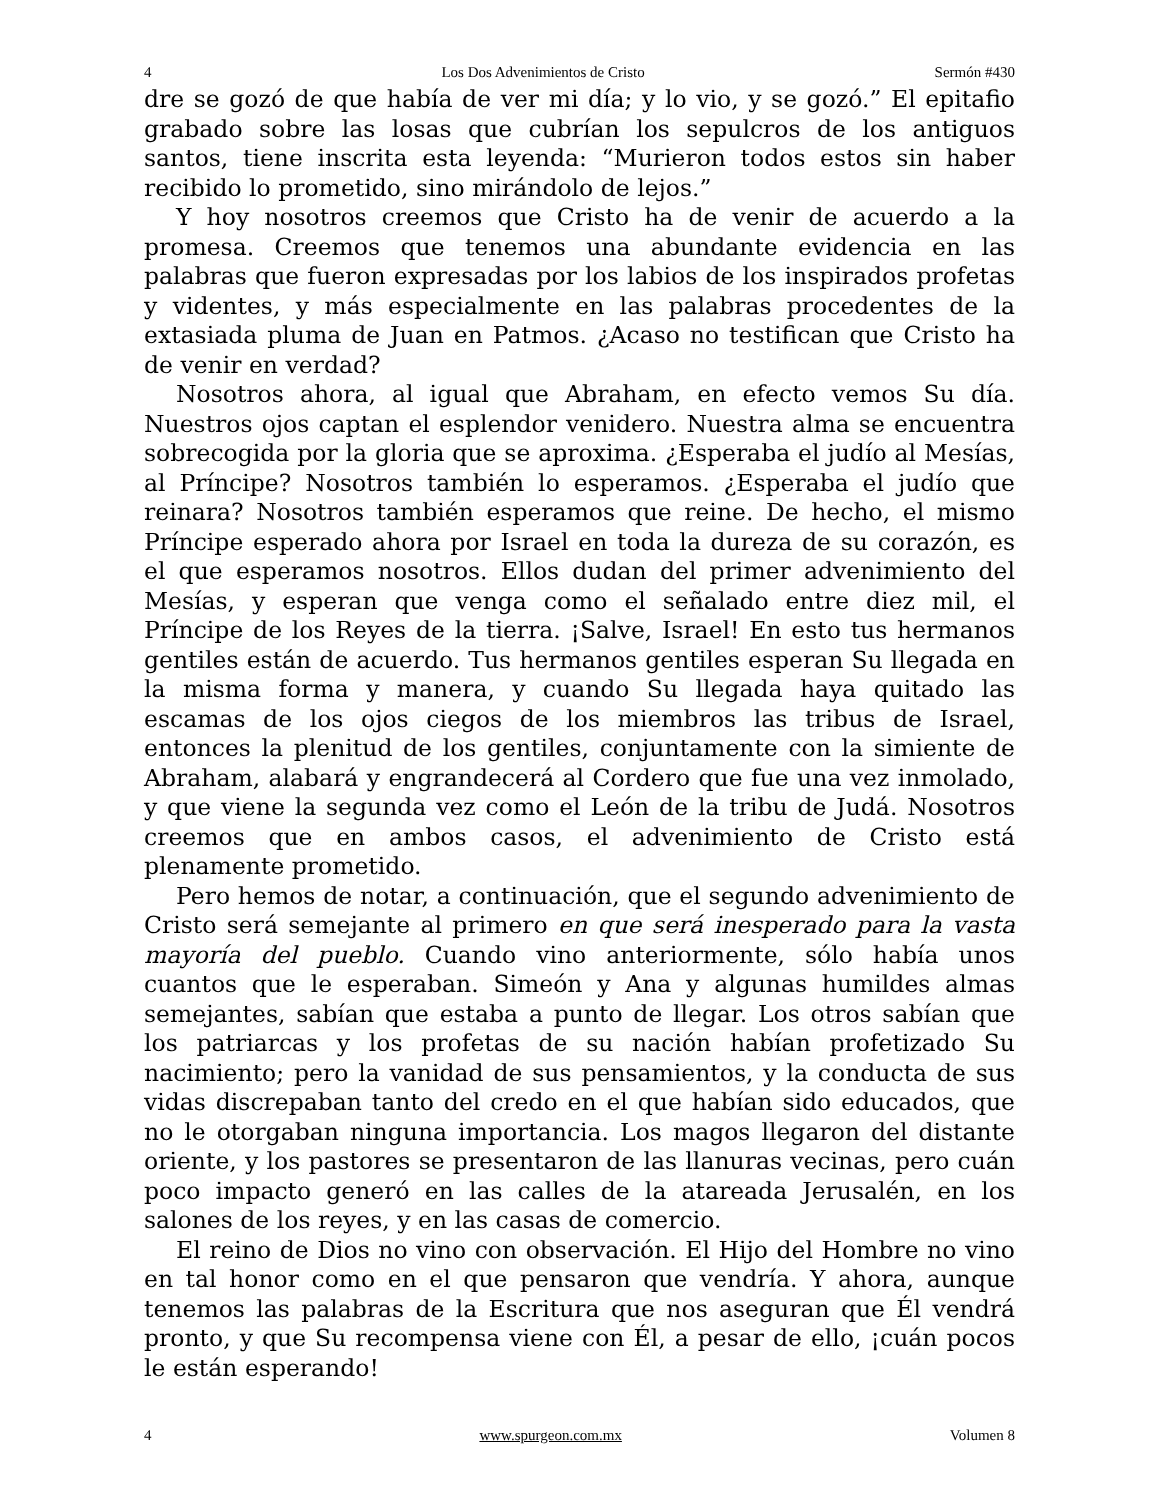4 Los Dos Advenimientos de Cristo Sermón #430
dre se gozó de que había de ver mi día; y lo vio, y se gozó.” El epitafio grabado sobre las losas que cubrían los sepulcros de los antiguos santos, tiene inscrita esta leyenda: “Murieron todos estos sin haber recibido lo prometido, sino mirándolo de lejos.”
Y hoy nosotros creemos que Cristo ha de venir de acuerdo a la promesa. Creemos que tenemos una abundante evidencia en las palabras que fueron expresadas por los labios de los inspirados profetas y videntes, y más especialmente en las palabras procedentes de la extasiada pluma de Juan en Patmos. ¿Acaso no testifican que Cristo ha de venir en verdad?
Nosotros ahora, al igual que Abraham, en efecto vemos Su día. Nuestros ojos captan el esplendor venidero. Nuestra alma se encuentra sobrecogida por la gloria que se aproxima. ¿Esperaba el judío al Mesías, al Príncipe? Nosotros también lo esperamos. ¿Esperaba el judío que reinara? Nosotros también esperamos que reine. De hecho, el mismo Príncipe esperado ahora por Israel en toda la dureza de su corazón, es el que esperamos nosotros. Ellos dudan del primer advenimiento del Mesías, y esperan que venga como el señalado entre diez mil, el Príncipe de los Reyes de la tierra. ¡Salve, Israel! En esto tus hermanos gentiles están de acuerdo. Tus hermanos gentiles esperan Su llegada en la misma forma y manera, y cuando Su llegada haya quitado las escamas de los ojos ciegos de los miembros las tribus de Israel, entonces la plenitud de los gentiles, conjuntamente con la simiente de Abraham, alabará y engrandecerá al Cordero que fue una vez inmolado, y que viene la segunda vez como el León de la tribu de Judá. Nosotros creemos que en ambos casos, el advenimiento de Cristo está plenamente prometido.
Pero hemos de notar, a continuación, que el segundo advenimiento de Cristo será semejante al primero en que será inesperado para la vasta mayoría del pueblo. Cuando vino anteriormente, sólo había unos cuantos que le esperaban. Simeón y Ana y algunas humildes almas semejantes, sabían que estaba a punto de llegar. Los otros sabían que los patriarcas y los profetas de su nación habían profetizado Su nacimiento; pero la vanidad de sus pensamientos, y la conducta de sus vidas discrepaban tanto del credo en el que habían sido educados, que no le otorgaban ninguna importancia. Los magos llegaron del distante oriente, y los pastores se presentaron de las llanuras vecinas, pero cuán poco impacto generó en las calles de la atareada Jerusalén, en los salones de los reyes, y en las casas de comercio.
El reino de Dios no vino con observación. El Hijo del Hombre no vino en tal honor como en el que pensaron que vendría. Y ahora, aunque tenemos las palabras de la Escritura que nos aseguran que Él vendrá pronto, y que Su recompensa viene con Él, a pesar de ello, ¡cuán pocos le están esperando!
4 www.spurgeon.com.mx Volumen 8